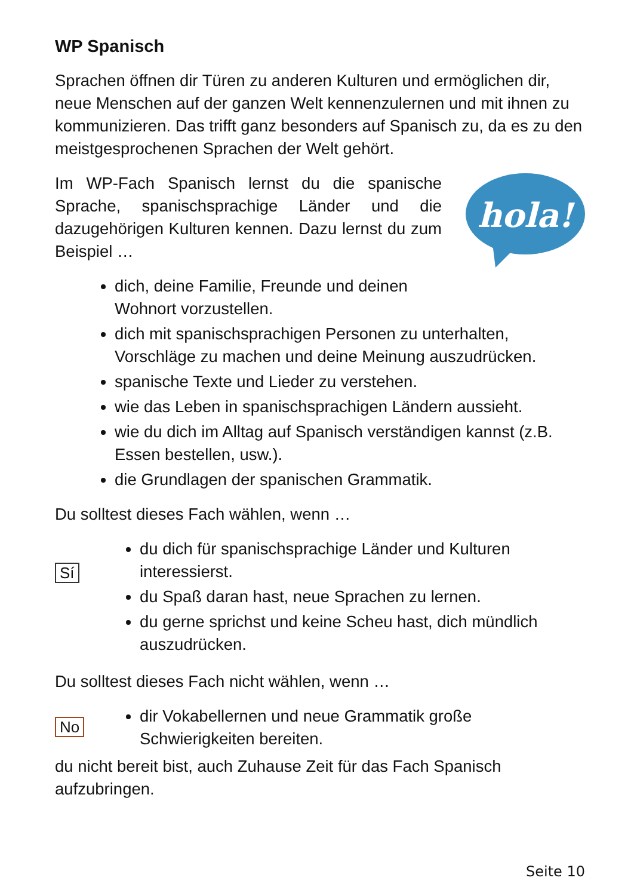WP Spanisch
Sprachen öffnen dir Türen zu anderen Kulturen und ermöglichen dir, neue Menschen auf der ganzen Welt kennenzulernen und mit ihnen zu kommunizieren. Das trifft ganz besonders auf Spanisch zu, da es zu den meistgesprochenen Sprachen der Welt gehört.
Im WP-Fach Spanisch lernst du die spanische Sprache, spanischsprachige Länder und die dazugehörigen Kulturen kennen. Dazu lernst du zum Beispiel …
hola!
dich, deine Familie, Freunde und deinen
Wohnort vorzustellen.
dich mit spanischsprachigen Personen zu unterhalten, Vorschläge zu machen und deine Meinung auszudrücken.
spanische Texte und Lieder zu verstehen.
wie das Leben in spanischsprachigen Ländern aussieht.
wie du dich im Alltag auf Spanisch verständigen kannst (z.B. Essen bestellen, usw.).
die Grundlagen der spanischen Grammatik.
Du solltest dieses Fach wählen, wenn …
Sí
du dich für spanischsprachige Länder und Kulturen interessierst.
du Spaß daran hast, neue Sprachen zu lernen.
du gerne sprichst und keine Scheu hast, dich mündlich auszudrücken.
Du solltest dieses Fach nicht wählen, wenn …
No
dir Vokabellernen und neue Grammatik große Schwierigkeiten bereiten.
du nicht bereit bist, auch Zuhause Zeit für das Fach Spanisch aufzubringen.
Seite 10